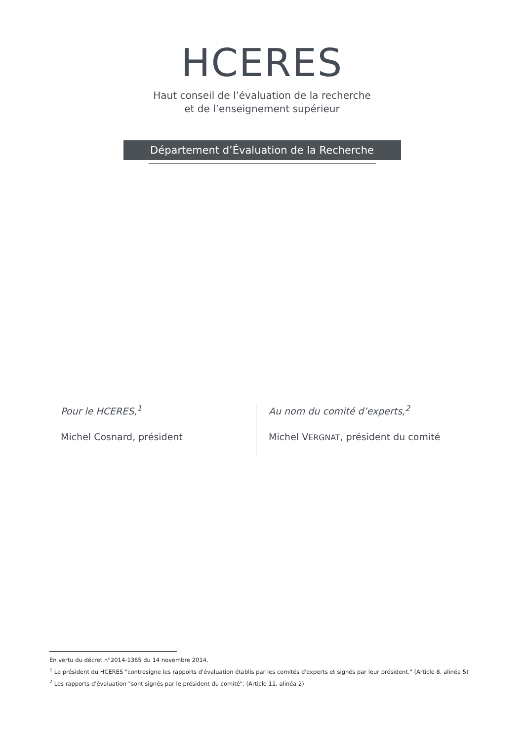HCERES
Haut conseil de l’évaluation de la recherche
et de l’enseignement supérieur
Département d’Évaluation de la Recherche
Pour le HCERES,<sup>1</sup>
Michel Cosnard, président
Au nom du comité d’experts,<sup>2</sup>
Michel VERGNAT, président du comité
En vertu du décret n°2014-1365 du 14 novembre 2014,
<sup>1</sup> Le président du HCERES "contresigne les rapports d'évaluation établis par les comités d'experts et signés par leur président." (Article 8, alinéa 5)
<sup>2</sup> Les rapports d'évaluation "sont signés par le président du comité". (Article 11, alinéa 2)